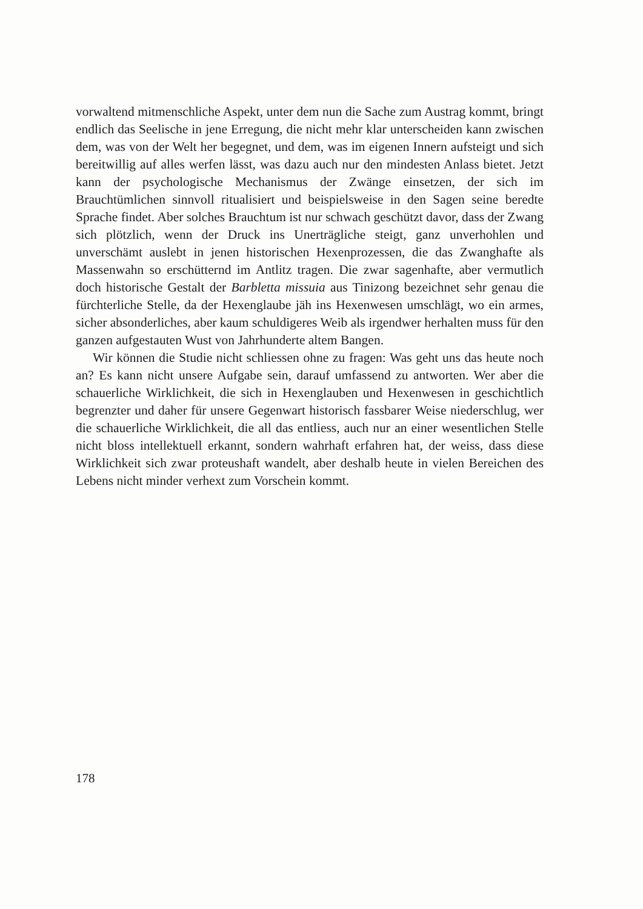vorwaltend mitmenschliche Aspekt, unter dem nun die Sache zum Austrag kommt, bringt endlich das Seelische in jene Erregung, die nicht mehr klar unterscheiden kann zwischen dem, was von der Welt her begegnet, und dem, was im eigenen Innern aufsteigt und sich bereitwillig auf alles werfen lässt, was dazu auch nur den mindesten Anlass bietet. Jetzt kann der psychologische Mechanismus der Zwänge einsetzen, der sich im Brauchtümlichen sinnvoll ritualisiert und beispielsweise in den Sagen seine beredte Sprache findet. Aber solches Brauchtum ist nur schwach geschützt davor, dass der Zwang sich plötzlich, wenn der Druck ins Unerträgliche steigt, ganz unverhohlen und unverschämt auslebt in jenen historischen Hexenprozessen, die das Zwanghafte als Massenwahn so erschütternd im Antlitz tragen. Die zwar sagenhafte, aber vermutlich doch historische Gestalt der Barbletta missuia aus Tinizong bezeichnet sehr genau die fürchterliche Stelle, da der Hexenglaube jäh ins Hexenwesen umschlägt, wo ein armes, sicher absonderliches, aber kaum schuldigeres Weib als irgendwer herhalten muss für den ganzen aufgestauten Wust von Jahrhunderte altem Bangen.
Wir können die Studie nicht schliessen ohne zu fragen: Was geht uns das heute noch an? Es kann nicht unsere Aufgabe sein, darauf umfassend zu antworten. Wer aber die schauerliche Wirklichkeit, die sich in Hexenglauben und Hexenwesen in geschichtlich begrenzter und daher für unsere Gegenwart historisch fassbarer Weise niederschlug, wer die schauerliche Wirklichkeit, die all das entliess, auch nur an einer wesentlichen Stelle nicht bloss intellektuell erkannt, sondern wahrhaft erfahren hat, der weiss, dass diese Wirklichkeit sich zwar proteushaft wandelt, aber deshalb heute in vielen Bereichen des Lebens nicht minder verhext zum Vorschein kommt.
178